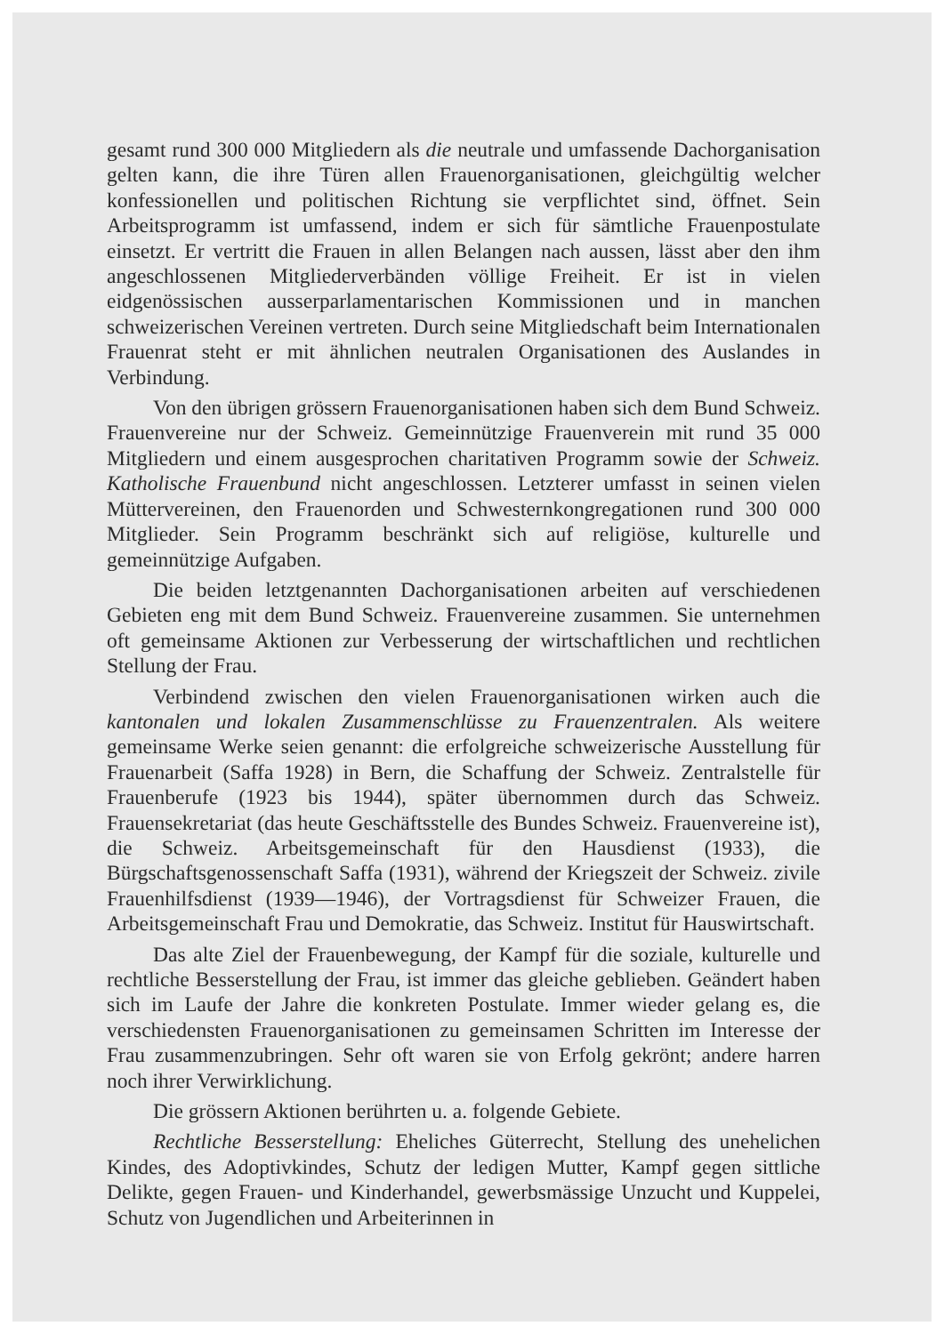gesamt rund 300 000 Mitgliedern als die neutrale und umfassende Dachorganisation gelten kann, die ihre Türen allen Frauenorganisationen, gleichgültig welcher konfessionellen und politischen Richtung sie verpflichtet sind, öffnet. Sein Arbeitsprogramm ist umfassend, indem er sich für sämtliche Frauenpostulate einsetzt. Er vertritt die Frauen in allen Belangen nach aussen, lässt aber den ihm angeschlossenen Mitgliederverbänden völlige Freiheit. Er ist in vielen eidgenössischen ausserparlamentarischen Kommissionen und in manchen schweizerischen Vereinen vertreten. Durch seine Mitgliedschaft beim Internationalen Frauenrat steht er mit ähnlichen neutralen Organisationen des Auslandes in Verbindung.
Von den übrigen grössern Frauenorganisationen haben sich dem Bund Schweiz. Frauenvereine nur der Schweiz. Gemeinnützige Frauenverein mit rund 35 000 Mitgliedern und einem ausgesprochen charitativen Programm sowie der Schweiz. Katholische Frauenbund nicht angeschlossen. Letzterer umfasst in seinen vielen Müttervereinen, den Frauenorden und Schwesternkongregationen rund 300 000 Mitglieder. Sein Programm beschränkt sich auf religiöse, kulturelle und gemeinnützige Aufgaben.
Die beiden letztgenannten Dachorganisationen arbeiten auf verschiedenen Gebieten eng mit dem Bund Schweiz. Frauenvereine zusammen. Sie unternehmen oft gemeinsame Aktionen zur Verbesserung der wirtschaftlichen und rechtlichen Stellung der Frau.
Verbindend zwischen den vielen Frauenorganisationen wirken auch die kantonalen und lokalen Zusammenschlüsse zu Frauenzentralen. Als weitere gemeinsame Werke seien genannt: die erfolgreiche schweizerische Ausstellung für Frauenarbeit (Saffa 1928) in Bern, die Schaffung der Schweiz. Zentralstelle für Frauenberufe (1923 bis 1944), später übernommen durch das Schweiz. Frauensekretariat (das heute Geschäftsstelle des Bundes Schweiz. Frauenvereine ist), die Schweiz. Arbeitsgemeinschaft für den Hausdienst (1933), die Bürgschaftsgenossenschaft Saffa (1931), während der Kriegszeit der Schweiz. zivile Frauenhilfsdienst (1939—1946), der Vortragsdienst für Schweizer Frauen, die Arbeitsgemeinschaft Frau und Demokratie, das Schweiz. Institut für Hauswirtschaft.
Das alte Ziel der Frauenbewegung, der Kampf für die soziale, kulturelle und rechtliche Besserstellung der Frau, ist immer das gleiche geblieben. Geändert haben sich im Laufe der Jahre die konkreten Postulate. Immer wieder gelang es, die verschiedensten Frauenorganisationen zu gemeinsamen Schritten im Interesse der Frau zusammenzubringen. Sehr oft waren sie von Erfolg gekrönt; andere harren noch ihrer Verwirklichung.
Die grössern Aktionen berührten u. a. folgende Gebiete.
Rechtliche Besserstellung: Eheliches Güterrecht, Stellung des unehelichen Kindes, des Adoptivkindes, Schutz der ledigen Mutter, Kampf gegen sittliche Delikte, gegen Frauen- und Kinderhandel, gewerbsmässige Unzucht und Kuppelei, Schutz von Jugendlichen und Arbeiterinnen in